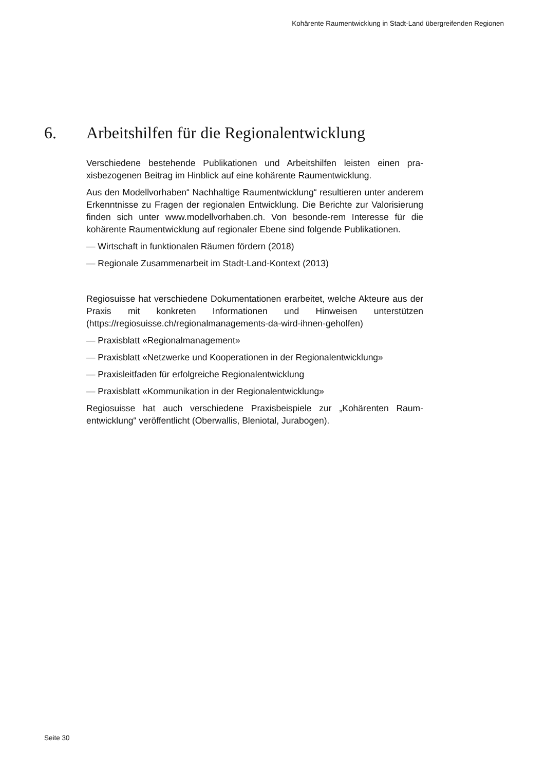Kohärente Raumentwicklung in Stadt-Land übergreifenden Regionen
6. Arbeitshilfen für die Regionalentwicklung
Verschiedene bestehende Publikationen und Arbeitshilfen leisten einen pra-xisbezogenen Beitrag im Hinblick auf eine kohärente Raumentwicklung.
Aus den Modellvorhaben“ Nachhaltige Raumentwicklung“ resultieren unter anderem Erkenntnisse zu Fragen der regionalen Entwicklung. Die Berichte zur Valorisierung finden sich unter www.modellvorhaben.ch. Von besonde-rem Interesse für die kohärente Raumentwicklung auf regionaler Ebene sind folgende Publikationen.
— Wirtschaft in funktionalen Räumen fördern (2018)
— Regionale Zusammenarbeit im Stadt-Land-Kontext (2013)
Regiosuisse hat verschiedene Dokumentationen erarbeitet, welche Akteure aus der Praxis mit konkreten Informationen und Hinweisen unterstützen (https://regiosuisse.ch/regionalmanagements-da-wird-ihnen-geholfen)
— Praxisblatt «Regionalmanagement»
— Praxisblatt «Netzwerke und Kooperationen in der Regionalentwicklung»
— Praxisleitfaden für erfolgreiche Regionalentwicklung
— Praxisblatt «Kommunikation in der Regionalentwicklung»
Regiosuisse hat auch verschiedene Praxisbeispiele zur „Kohärenten Raum-entwicklung“ veröffentlicht (Oberwallis, Bleniotal, Jurabogen).
Seite 30